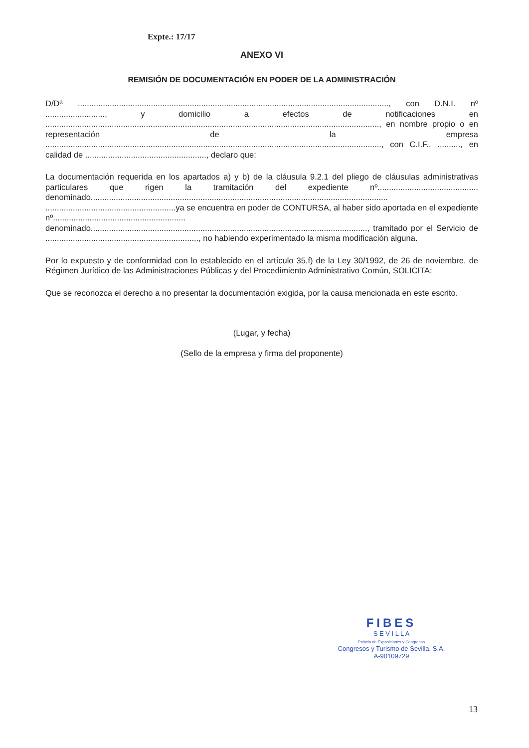Expte.: 17/17
ANEXO VI
REMISIÓN DE DOCUMENTACIÓN EN PODER DE LA ADMINISTRACIÓN
D/Dª ........................................................................................................................................, con D.N.I. nº .........................., y domicilio a efectos de notificaciones en .................................................................................................................................................., en nombre propio o en representación de la empresa ..................................................................................................................................................., con C.I.F.. .........., en calidad de ....................................................., declaro que:
La documentación requerida en los apartados a) y b) de la cláusula 9.2.1 del pliego de cláusulas administrativas particulares que rigen la tramitación del expediente nº............................................ denominado.................................................................................................................................. .........................................................ya se encuentra en poder de CONTURSA, al haber sido aportada en el expediente nº.......................................................... denominado........................................................................................................................., tramitado por el Servicio de ..................................................................., no habiendo experimentado la misma modificación alguna.
Por lo expuesto y de conformidad con lo establecido en el artículo 35,f) de la Ley 30/1992, de 26 de noviembre, de Régimen Jurídico de las Administraciones Públicas y del Procedimiento Administrativo Común, SOLICITA:
Que se reconozca el derecho a no presentar la documentación exigida, por la causa mencionada en este escrito.
(Lugar, y fecha)
(Sello de la empresa y firma del proponente)
FIBES
S E V I L L A
Palacio de Exposiciones y Congresos
Congresos y Turismo de Sevilla, S.A.
A-90109729
13